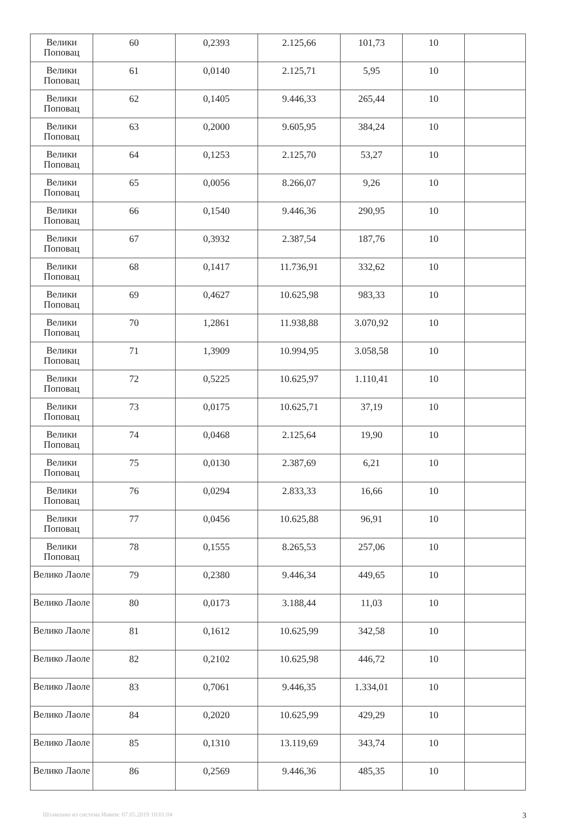| Велики Поповац | 60 | 0,2393 | 2.125,66 | 101,73 | 10 | |
| Велики Поповац | 61 | 0,0140 | 2.125,71 | 5,95 | 10 | |
| Велики Поповац | 62 | 0,1405 | 9.446,33 | 265,44 | 10 | |
| Велики Поповац | 63 | 0,2000 | 9.605,95 | 384,24 | 10 | |
| Велики Поповац | 64 | 0,1253 | 2.125,70 | 53,27 | 10 | |
| Велики Поповац | 65 | 0,0056 | 8.266,07 | 9,26 | 10 | |
| Велики Поповац | 66 | 0,1540 | 9.446,36 | 290,95 | 10 | |
| Велики Поповац | 67 | 0,3932 | 2.387,54 | 187,76 | 10 | |
| Велики Поповац | 68 | 0,1417 | 11.736,91 | 332,62 | 10 | |
| Велики Поповац | 69 | 0,4627 | 10.625,98 | 983,33 | 10 | |
| Велики Поповац | 70 | 1,2861 | 11.938,88 | 3.070,92 | 10 | |
| Велики Поповац | 71 | 1,3909 | 10.994,95 | 3.058,58 | 10 | |
| Велики Поповац | 72 | 0,5225 | 10.625,97 | 1.110,41 | 10 | |
| Велики Поповац | 73 | 0,0175 | 10.625,71 | 37,19 | 10 | |
| Велики Поповац | 74 | 0,0468 | 2.125,64 | 19,90 | 10 | |
| Велики Поповац | 75 | 0,0130 | 2.387,69 | 6,21 | 10 | |
| Велики Поповац | 76 | 0,0294 | 2.833,33 | 16,66 | 10 | |
| Велики Поповац | 77 | 0,0456 | 10.625,88 | 96,91 | 10 | |
| Велики Поповац | 78 | 0,1555 | 8.265,53 | 257,06 | 10 | |
| Велико Лаоле | 79 | 0,2380 | 9.446,34 | 449,65 | 10 | |
| Велико Лаоле | 80 | 0,0173 | 3.188,44 | 11,03 | 10 | |
| Велико Лаоле | 81 | 0,1612 | 10.625,99 | 342,58 | 10 | |
| Велико Лаоле | 82 | 0,2102 | 10.625,98 | 446,72 | 10 | |
| Велико Лаоле | 83 | 0,7061 | 9.446,35 | 1.334,01 | 10 | |
| Велико Лаоле | 84 | 0,2020 | 10.625,99 | 429,29 | 10 | |
| Велико Лаоле | 85 | 0,1310 | 13.119,69 | 343,74 | 10 | |
| Велико Лаоле | 86 | 0,2569 | 9.446,36 | 485,35 | 10 | |
Штампано из система Инвем: 07.05.2019 10:01:04 3